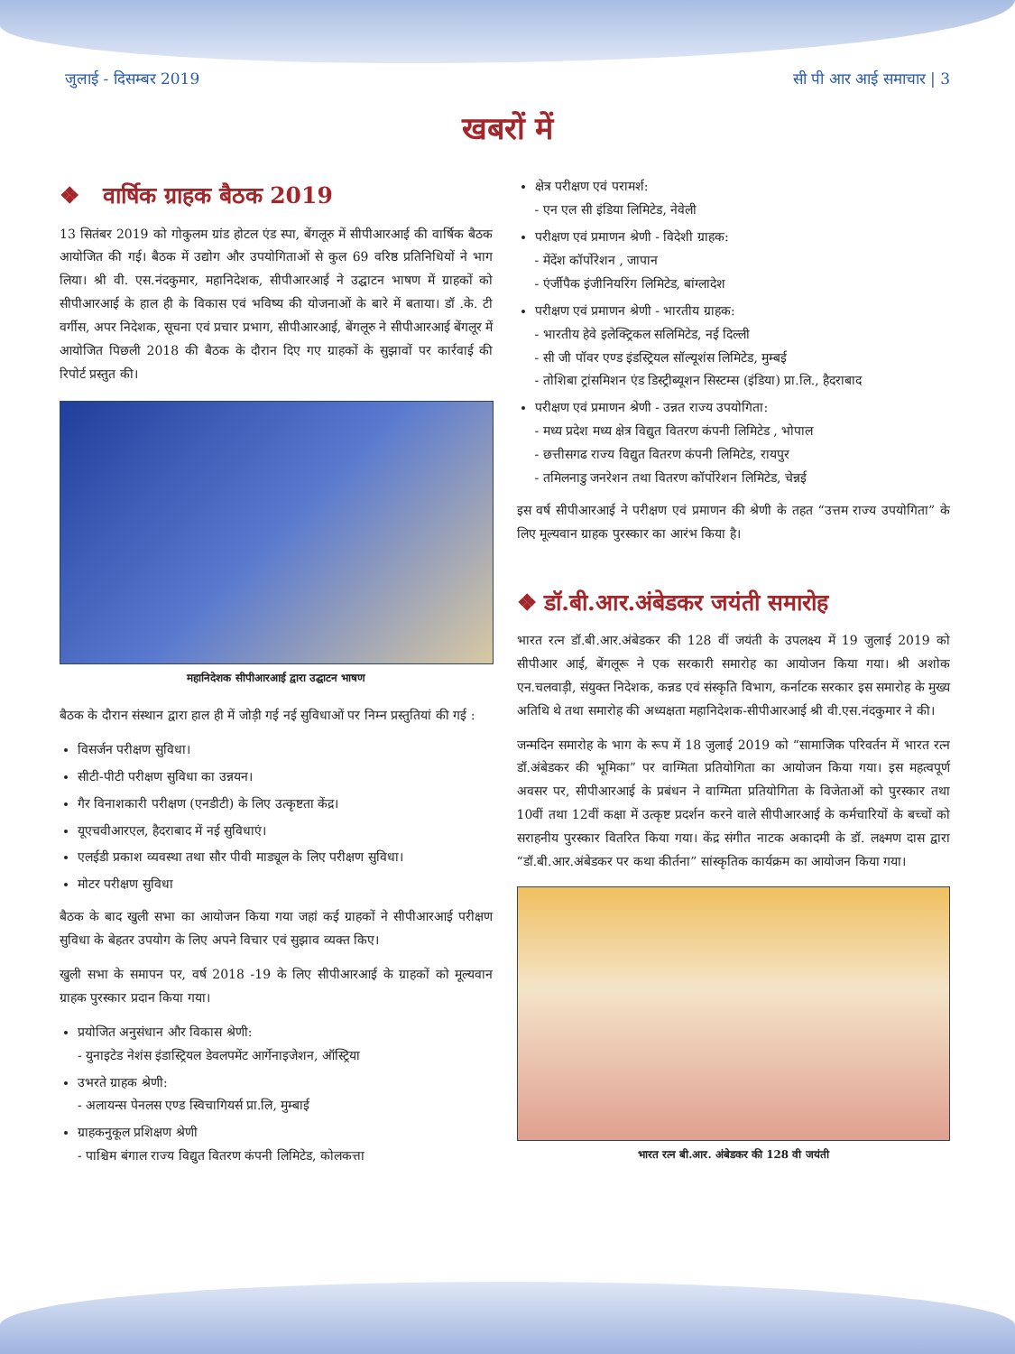जुलाई - दिसम्बर 2019 सी पी आर आई समाचार | 3
खबरों में
❖ वार्षिक ग्राहक बैठक 2019
13 सितंबर 2019 को गोकुलम ग्रांड होटल एंड स्पा, बेंगलूरु में सीपीआरआई की वार्षिक बैठक आयोजित की गई। बैठक में उद्योग और उपयोगिताओं से कुल 69 वरिष्ठ प्रतिनिधियों ने भाग लिया। श्री वी. एस.नंदकुमार, महानिदेशक, सीपीआरआई ने उद्घाटन भाषण में ग्राहकों को सीपीआरआई के हाल ही के विकास एवं भविष्य की योजनाओं के बारे में बताया। डॉ .के. टी वर्गीस, अपर निदेशक, सूचना एवं प्रचार प्रभाग, सीपीआरआई, बेंगलूरु ने सीपीआरआई बेंगलूर में आयोजित पिछली 2018 की बैठक के दौरान दिए गए ग्राहकों के सुझावों पर कार्रवाई की रिपोर्ट प्रस्तुत की।
महानिदेशक सीपीआरआई द्वारा उद्घाटन भाषण
बैठक के दौरान संस्थान द्वारा हाल ही में जोड़ी गई नई सुविधाओं पर निम्न प्रस्तुतियां की गई :
विसर्जन परीक्षण सुविधा।
सीटी-पीटी परीक्षण सुविधा का उन्नयन।
गैर विनाशकारी परीक्षण (एनडीटी) के लिए उत्कृष्टता केंद्र।
यूएचवीआरएल, हैदराबाद में नई सुविधाएं।
एलईडी प्रकाश व्यवस्था तथा सौर पीवी माड्यूल के लिए परीक्षण सुविधा।
मोटर परीक्षण सुविधा
बैठक के बाद खुली सभा का आयोजन किया गया जहां कई ग्राहकों ने सीपीआरआई परीक्षण सुविधा के बेहतर उपयोग के लिए अपने विचार एवं सुझाव व्यक्त किए।
खुली सभा के समापन पर, वर्ष 2018 -19 के लिए सीपीआरआई के ग्राहकों को मूल्यवान ग्राहक पुरस्कार प्रदान किया गया।
प्रयोजित अनुसंधान और विकास श्रेणी:
- युनाइटेड नेशंस इंडास्ट्रियल डेवलपमेंट आर्गेनाइजेशन, ऑस्ट्रिया
उभरते ग्राहक श्रेणी:
- अलायन्स पेनलस एण्ड स्विचागियर्स प्रा.लि, मुम्बाई
ग्राहकनुकूल प्रशिक्षण श्रेणी
- पाश्चिम बंगाल राज्य विद्युत वितरण कंपनी लिमिटेड, कोलकत्ता
क्षेत्र परीक्षण एवं परामर्श:
- एन एल सी इंडिया लिमिटेड, नेवेली
परीक्षण एवं प्रमाणन श्रेणी - विदेशी ग्राहक:
- मेंदेंश कॉर्पोरेशन , जापान
- एंर्जीपैक इंजीनियरिंग लिमिटेड, बांग्लादेश
परीक्षण एवं प्रमाणन श्रेणी - भारतीय ग्राहक:
- भारतीय हेवे इलेक्ट्रिकल सलिमिटेड, नई दिल्ली
- सी जी पॉवर एण्ड इंडस्ट्रियल सॉल्यूशंस लिमिटेड, मुम्बई
- तोशिबा ट्रांसमिशन एंड डिस्ट्रीब्यूशन सिस्टम्स (इंडिया) प्रा.लि., हैदराबाद
परीक्षण एवं प्रमाणन श्रेणी - उन्नत राज्य उपयोगिता:
- मध्य प्रदेश मध्य क्षेत्र विद्युत वितरण कंपनी लिमिटेड , भोपाल
- छत्तीसगढ राज्य विद्युत वितरण कंपनी लिमिटेड, रायपुर
- तमिलनाडु जनरेशन तथा वितरण कॉर्पोरेशन लिमिटेड, चेन्नई
इस वर्ष सीपीआरआई ने परीक्षण एवं प्रमाणन की श्रेणी के तहत “उत्तम राज्य उपयोगिता” के लिए मूल्यवान ग्राहक पुरस्कार का आरंभ किया है।
❖ डॉ.बी.आर.अंबेडकर जयंती समारोह
भारत रत्न डॉ.बी.आर.अंबेडकर की 128 वीं जयंती के उपलक्ष्य में 19 जुलाई 2019 को सीपीआर आई, बेंगलूरू ने एक सरकारी समारोह का आयोजन किया गया। श्री अशोक एन.चलवाड़ी, संयुक्त निदेशक, कन्नड एवं संस्कृति विभाग, कर्नाटक सरकार इस समारोह के मुख्य अतिथि थे तथा समारोह की अध्यक्षता महानिदेशक-सीपीआरआई श्री वी.एस.नंदकुमार ने की।
जन्मदिन समारोह के भाग के रूप में 18 जुलाई 2019 को “सामाजिक परिवर्तन में भारत रत्न डॉ.अंबेडकर की भूमिका” पर वाग्मिता प्रतियोगिता का आयोजन किया गया। इस महत्वपूर्ण अवसर पर, सीपीआरआई के प्रबंधन ने वाग्मिता प्रतियोगिता के विजेताओं को पुरस्कार तथा 10वीं तथा 12वीं कक्षा में उत्कृष्ट प्रदर्शन करने वाले सीपीआरआई के कर्मचारियों के बच्चों को सराहनीय पुरस्कार वितरित किया गया। केंद्र संगीत नाटक अकादमी के डॉ. लक्ष्मण दास द्वारा “डॉ.बी.आर.अंबेडकर पर कथा कीर्तना” सांस्कृतिक कार्यक्रम का आयोजन किया गया।
भारत रत्न बी.आर. अंबेडकर की 128 वी जयंती